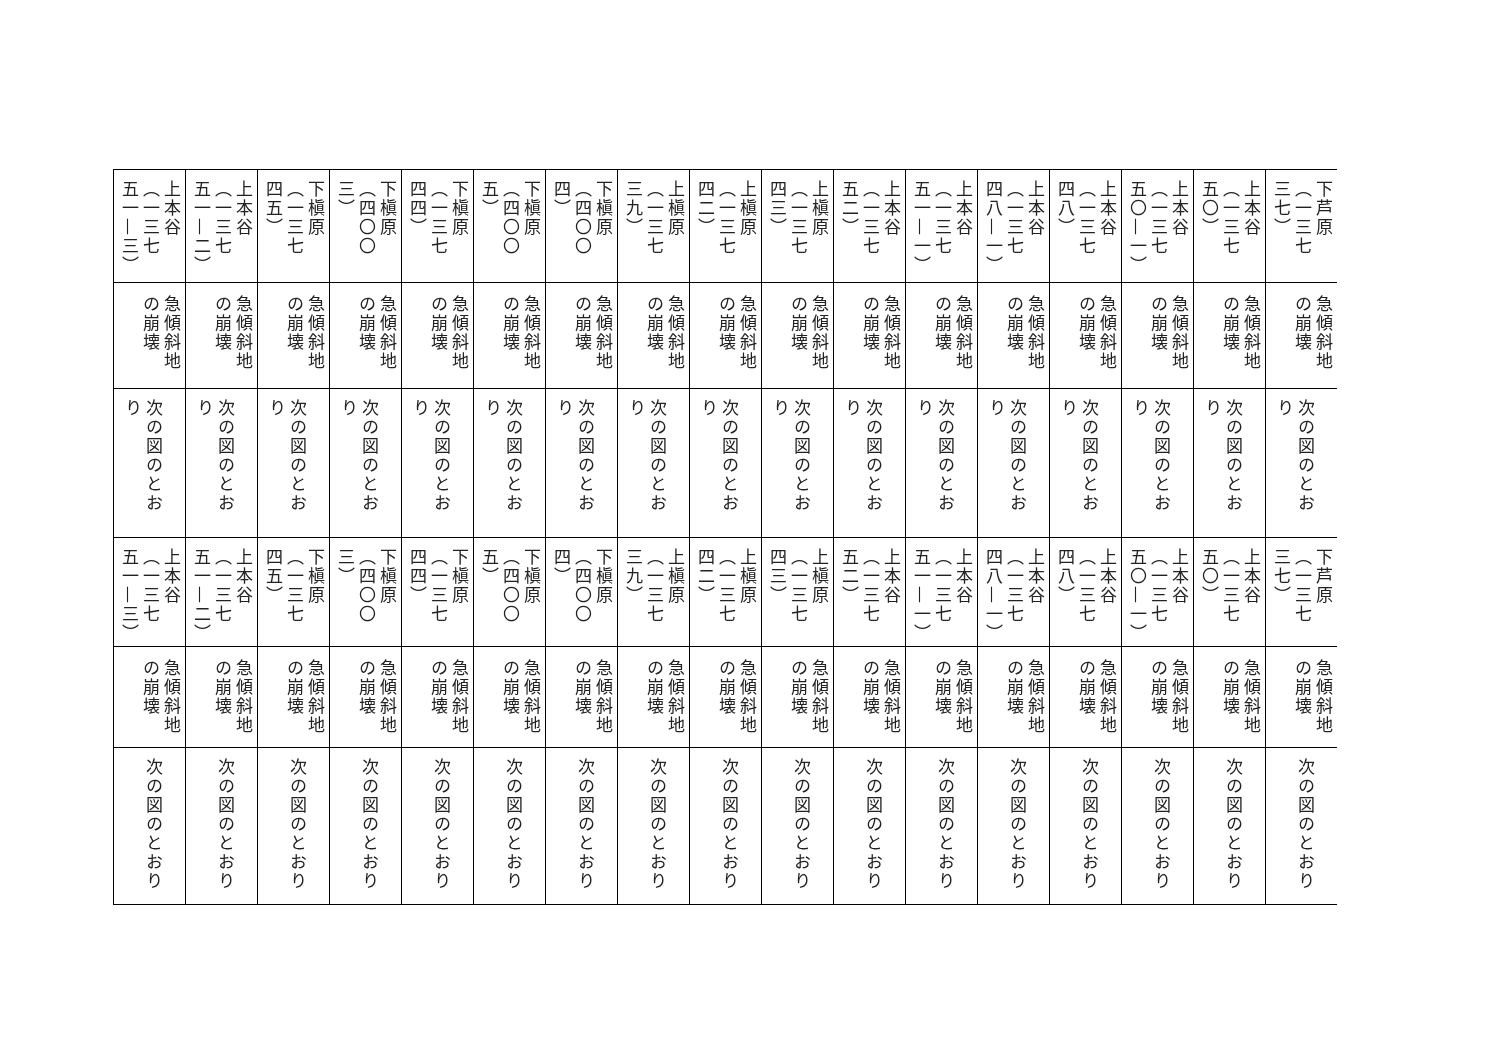| 下芦原（一三七三七） | 急傾斜地の崩壊 | 次の図のとおり | 下芦原（一三七三七） | 急傾斜地の崩壊 | 次の図のとおり |
| 上本谷（一三七五〇） | 急傾斜地の崩壊 | 次の図のとおり | 上本谷（一三七五〇） | 急傾斜地の崩壊 | 次の図のとおり |
| 上本谷（一三七五〇—一） | 急傾斜地の崩壊 | 次の図のとおり | 上本谷（一三七五〇—一） | 急傾斜地の崩壊 | 次の図のとおり |
| 上本谷（一三七四八） | 急傾斜地の崩壊 | 次の図のとおり | 上本谷（一三七四八） | 急傾斜地の崩壊 | 次の図のとおり |
| 上本谷（一三七四八—一） | 急傾斜地の崩壊 | 次の図のとおり | 上本谷（一三七四八—一） | 急傾斜地の崩壊 | 次の図のとおり |
| 上本谷（一三七五一—一） | 急傾斜地の崩壊 | 次の図のとおり | 上本谷（一三七五一—一） | 急傾斜地の崩壊 | 次の図のとおり |
| 上本谷（一三七五二） | 急傾斜地の崩壊 | 次の図のとおり | 上本谷（一三七五二） | 急傾斜地の崩壊 | 次の図のとおり |
| 上槇原（一三七四三） | 急傾斜地の崩壊 | 次の図のとおり | 上槇原（一三七四三） | 急傾斜地の崩壊 | 次の図のとおり |
| 上槇原（一三七四二） | 急傾斜地の崩壊 | 次の図のとおり | 上槇原（一三七四二） | 急傾斜地の崩壊 | 次の図のとおり |
| 上槇原（一三七三九） | 急傾斜地の崩壊 | 次の図のとおり | 上槇原（一三七三九） | 急傾斜地の崩壊 | 次の図のとおり |
| 下槇原（四〇〇四） | 急傾斜地の崩壊 | 次の図のとおり | 下槇原（四〇〇四） | 急傾斜地の崩壊 | 次の図のとおり |
| 下槇原（四〇〇五） | 急傾斜地の崩壊 | 次の図のとおり | 下槇原（四〇〇五） | 急傾斜地の崩壊 | 次の図のとおり |
| 下槇原（一三七四四） | 急傾斜地の崩壊 | 次の図のとおり | 下槇原（一三七四四） | 急傾斜地の崩壊 | 次の図のとおり |
| 下槇原（四〇〇三） | 急傾斜地の崩壊 | 次の図のとおり | 下槇原（四〇〇三） | 急傾斜地の崩壊 | 次の図のとおり |
| 下槇原（一三七四五） | 急傾斜地の崩壊 | 次の図のとおり | 下槇原（一三七四五） | 急傾斜地の崩壊 | 次の図のとおり |
| 上本谷（一三七五一—二） | 急傾斜地の崩壊 | 次の図のとおり | 上本谷（一三七五一—二） | 急傾斜地の崩壊 | 次の図のとおり |
| 上本谷（一三七五一—三） | 急傾斜地の崩壊 | 次の図のとおり | 上本谷（一三七五一—三） | 急傾斜地の崩壊 | 次の図のとおり |